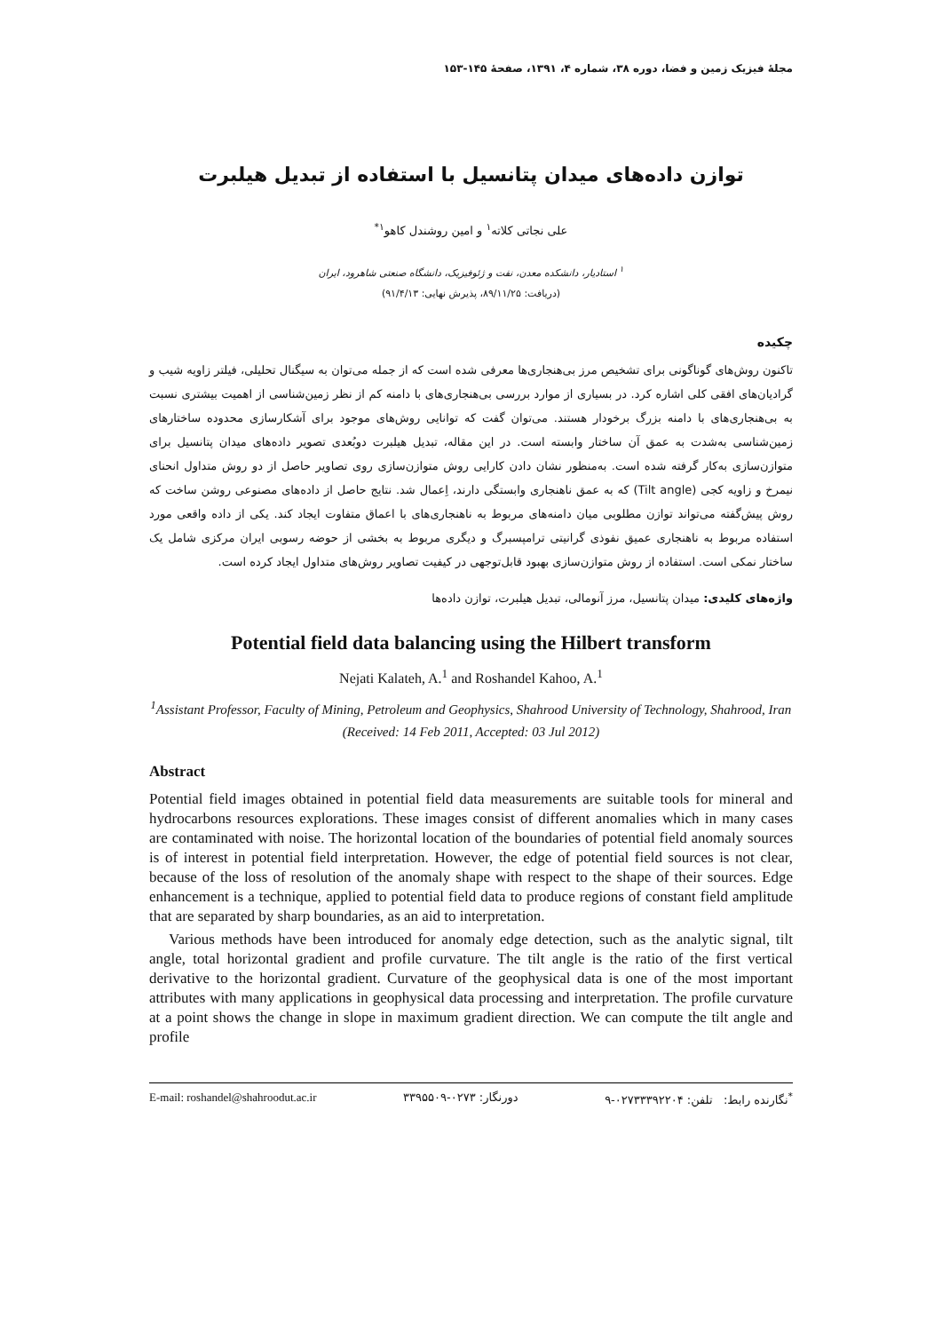مجلهٔ فیزیک زمین و فضا، دوره ۳۸، شماره ۴، ۱۳۹۱، صفحهٔ ۱۴۵-۱۵۳
توازن داده‌های میدان پتانسیل با استفاده از تبدیل هیلبرت
علی نجاتی کلاته<sup>۱</sup> و امین روشندل کاهو<sup>۱*</sup>
<sup>۱</sup> استادیار، دانشکده معدن، نفت و ژئوفیزیک، دانشگاه صنعتی شاهرود، ایران
(دریافت: ۸۹/۱۱/۲۵، پذیرش نهایی: ۹۱/۴/۱۳)
چکیده
تاکنون روش‌های گوناگونی برای تشخیص مرز بی‌هنجاری‌ها معرفی شده است که از جمله می‌توان به سیگنال تحلیلی، فیلتر زاویه شیب و گرادیان‌های افقی کلی اشاره کرد. در بسیاری از موارد بررسی بی‌هنجاری‌های با دامنه کم از نظر زمین‌شناسی از اهمیت بیشتری نسبت به بی‌هنجاری‌های با دامنه بزرگ برخودار هستند. می‌توان گفت که توانایی روش‌های موجود برای آشکارسازی محدوده ساختارهای زمین‌شناسی به‌شدت به عمق آن ساختار وابسته است. در این مقاله، تبدیل هیلبرت دوبُعدی تصویر داده‌های میدان پتانسیل برای متوازن‌سازی به‌کار گرفته شده است. به‌منظور نشان دادن کارایی روش متوازن‌سازی روی تصاویر حاصل از دو روش متداول انحنای نیمرخ و زاویه کجی (Tilt angle) که به عمق ناهنجاری وابستگی دارند، اِعمال شد. نتایج حاصل از داده‌های مصنوعی روشن ساخت که روش پیش‌گفته می‌تواند توازن مطلوبی میان دامنه‌های مربوط به ناهنجاری‌های با اعماق متفاوت ایجاد کند. یکی از داده واقعی مورد استفاده مربوط به ناهنجاری عمیق نفوذی گرانیتی ترامپسبرگ و دیگری مربوط به بخشی از حوضه رسوبی ایران مرکزی شامل یک ساختار نمکی است. استفاده از روش متوازن‌سازی بهبود قابل‌توجهی در کیفیت تصاویر روش‌های متداول ایجاد کرده است.
واژه‌های کلیدی: میدان پتانسیل، مرز آنومالی، تبدیل هیلبرت، توازن داده‌ها
Potential field data balancing using the Hilbert transform
Nejati Kalateh, A.<sup>1</sup> and Roshandel Kahoo, A.<sup>1</sup>
<sup>1</sup> Assistant Professor, Faculty of Mining, Petroleum and Geophysics, Shahrood University of Technology, Shahrood, Iran
(Received: 14 Feb 2011, Accepted: 03 Jul 2012)
Abstract
Potential field images obtained in potential field data measurements are suitable tools for mineral and hydrocarbons resources explorations. These images consist of different anomalies which in many cases are contaminated with noise. The horizontal location of the boundaries of potential field anomaly sources is of interest in potential field interpretation. However, the edge of potential field sources is not clear, because of the loss of resolution of the anomaly shape with respect to the shape of their sources. Edge enhancement is a technique, applied to potential field data to produce regions of constant field amplitude that are separated by sharp boundaries, as an aid to interpretation.
Various methods have been introduced for anomaly edge detection, such as the analytic signal, tilt angle, total horizontal gradient and profile curvature. The tilt angle is the ratio of the first vertical derivative to the horizontal gradient. Curvature of the geophysical data is one of the most important attributes with many applications in geophysical data processing and interpretation. The profile curvature at a point shows the change in slope in maximum gradient direction. We can compute the tilt angle and profile
E-mail: roshandel@shahroodut.ac.ir دورنگار: ۰۲۷۳-۳۳۹۵۵۰۹<sup>*</sup>نگارنده رابط: تلفن: ۰۲۷۳۳۳۹۲۲۰۴-۹